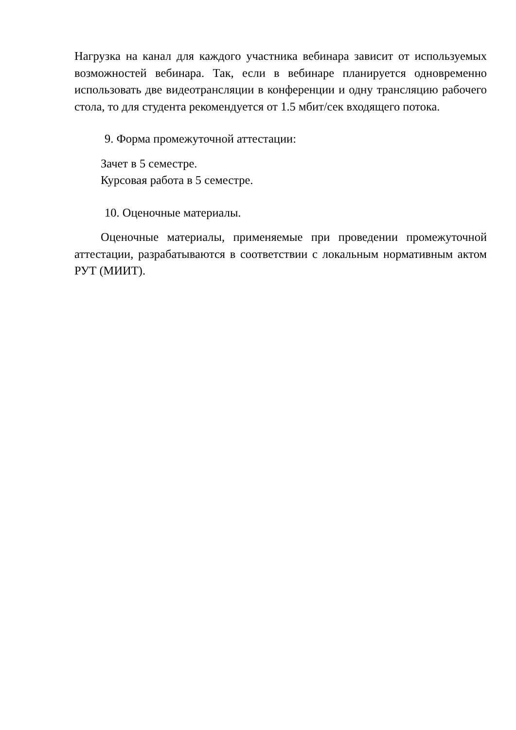Нагрузка на канал для каждого участника вебинара зависит от используемых возможностей вебинара. Так, если в вебинаре планируется одновременно использовать две видеотрансляции в конференции и одну трансляцию рабочего стола, то для студента рекомендуется от 1.5 мбит/сек входящего потока.
9. Форма промежуточной аттестации:
Зачет в 5 семестре.
Курсовая работа в 5 семестре.
10. Оценочные материалы.
Оценочные материалы, применяемые при проведении промежуточной аттестации, разрабатываются в соответствии с локальным нормативным актом РУТ (МИИТ).